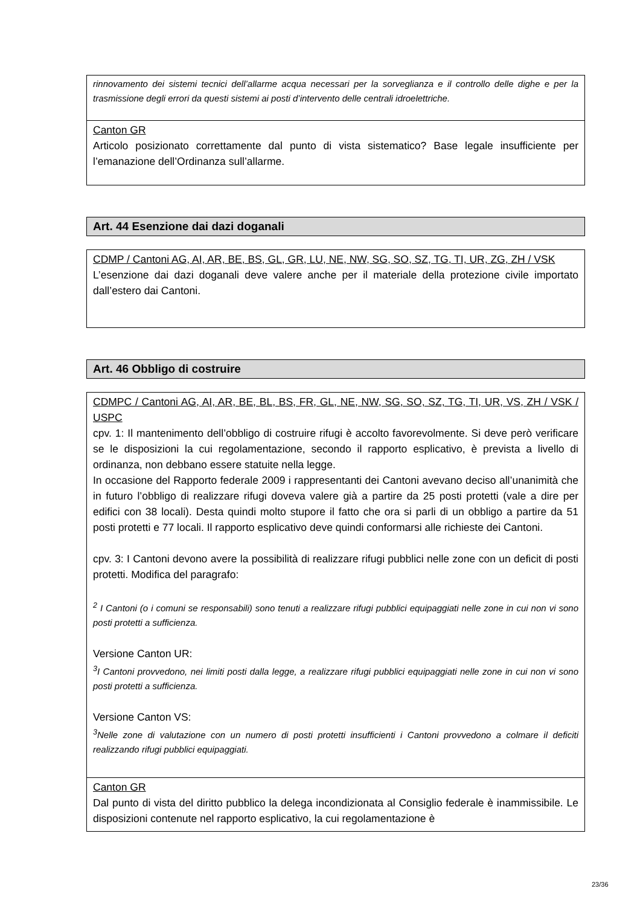| rinnovamento dei sistemi tecnici dell’allarme acqua necessari per la sorveglianza e il controllo delle dighe e per la trasmissione degli errori da questi sistemi ai posti d’intervento delle centrali idroelettriche. |
| Canton GR Articolo posizionato correttamente dal punto di vista sistematico? Base legale insufficiente per l’emanazione dell’Ordinanza sull’allarme. |
| Art. 44 Esenzione dai dazi doganali |
| CDMP / Cantoni AG, AI, AR, BE, BS, GL, GR, LU, NE, NW, SG, SO, SZ, TG, TI, UR, ZG, ZH / VSK L’esenzione dai dazi doganali deve valere anche per il materiale della protezione civile importato dall’estero dai Cantoni. |
| Art. 46 Obbligo di costruire |
| CDMPC / Cantoni AG, AI, AR, BE, BL, BS, FR, GL, NE, NW, SG, SO, SZ, TG, TI, UR, VS, ZH / VSK / USPC cpv. 1: Il mantenimento dell’obbligo di costruire rifugi è accolto favorevolmente. Si deve però verificare se le disposizioni la cui regolamentazione, secondo il rapporto esplicativo, è prevista a livello di ordinanza, non debbano essere statuite nella legge. In occasione del Rapporto federale 2009 i rappresentanti dei Cantoni avevano deciso all’unanimità che in futuro l’obbligo di realizzare rifugi doveva valere già a partire da 25 posti protetti (vale a dire per edifici con 38 locali). Desta quindi molto stupore il fatto che ora si parli di un obbligo a partire da 51 posti protetti e 77 locali. Il rapporto esplicativo deve quindi conformarsi alle richieste dei Cantoni. cpv. 3: I Cantoni devono avere la possibilità di realizzare rifugi pubblici nelle zone con un deficit di posti protetti. Modifica del paragrafo: <sup>2</sup> I Cantoni (o i comuni se responsabili) sono tenuti a realizzare rifugi pubblici equipaggiati nelle zone in cui non vi sono posti protetti a sufficienza. Versione Canton UR: <sup>3</sup> I Cantoni provvedono, nei limiti posti dalla legge, a realizzare rifugi pubblici equipaggiati nelle zone in cui non vi sono posti protetti a sufficienza. Versione Canton VS: <sup>3</sup> Nelle zone di valutazione con un numero di posti protetti insufficienti i Cantoni provvedono a colmare il deficiti realizzando rifugi pubblici equipaggiati. |
| Canton GR Dal punto di vista del diritto pubblico la delega incondizionata al Consiglio federale è inammissibile. Le disposizioni contenute nel rapporto esplicativo, la cui regolamentazione è |
23/36